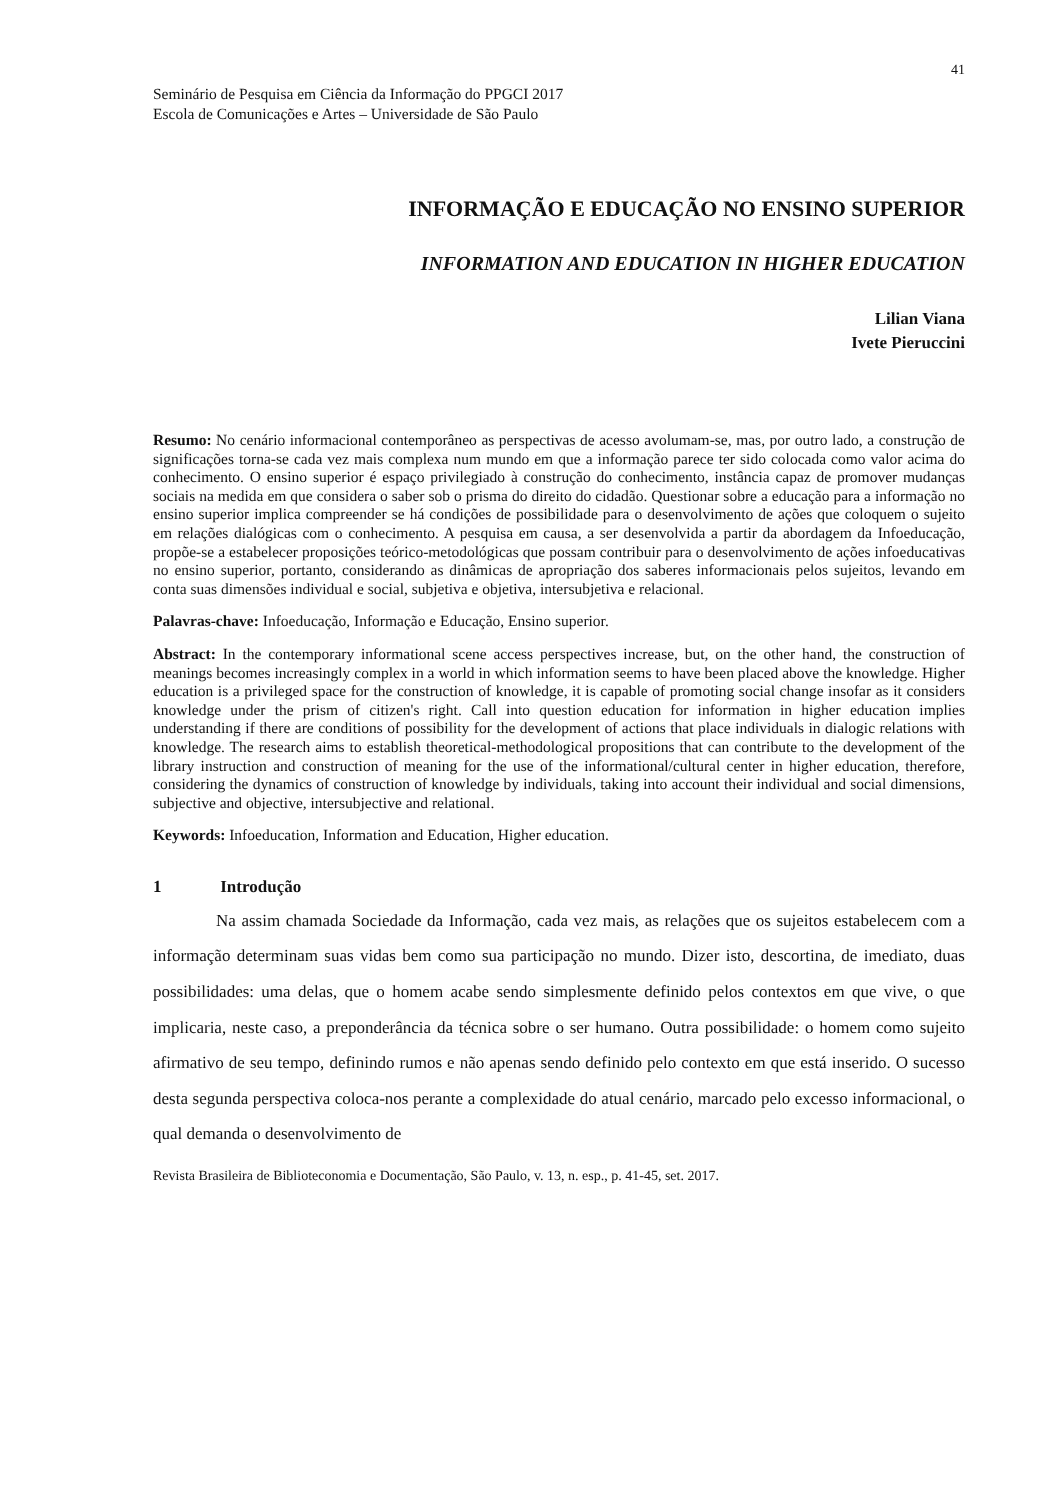41
Seminário de Pesquisa em Ciência da Informação do PPGCI 2017
Escola de Comunicações e Artes – Universidade de São Paulo
INFORMAÇÃO E EDUCAÇÃO NO ENSINO SUPERIOR
INFORMATION AND EDUCATION IN HIGHER EDUCATION
Lilian Viana
Ivete Pieruccini
Resumo: No cenário informacional contemporâneo as perspectivas de acesso avolumam-se, mas, por outro lado, a construção de significações torna-se cada vez mais complexa num mundo em que a informação parece ter sido colocada como valor acima do conhecimento. O ensino superior é espaço privilegiado à construção do conhecimento, instância capaz de promover mudanças sociais na medida em que considera o saber sob o prisma do direito do cidadão. Questionar sobre a educação para a informação no ensino superior implica compreender se há condições de possibilidade para o desenvolvimento de ações que coloquem o sujeito em relações dialógicas com o conhecimento. A pesquisa em causa, a ser desenvolvida a partir da abordagem da Infoeducação, propõe-se a estabelecer proposições teórico-metodológicas que possam contribuir para o desenvolvimento de ações infoeducativas no ensino superior, portanto, considerando as dinâmicas de apropriação dos saberes informacionais pelos sujeitos, levando em conta suas dimensões individual e social, subjetiva e objetiva, intersubjetiva e relacional.
Palavras-chave: Infoeducação, Informação e Educação, Ensino superior.
Abstract: In the contemporary informational scene access perspectives increase, but, on the other hand, the construction of meanings becomes increasingly complex in a world in which information seems to have been placed above the knowledge. Higher education is a privileged space for the construction of knowledge, it is capable of promoting social change insofar as it considers knowledge under the prism of citizen's right. Call into question education for information in higher education implies understanding if there are conditions of possibility for the development of actions that place individuals in dialogic relations with knowledge. The research aims to establish theoretical-methodological propositions that can contribute to the development of the library instruction and construction of meaning for the use of the informational/cultural center in higher education, therefore, considering the dynamics of construction of knowledge by individuals, taking into account their individual and social dimensions, subjective and objective, intersubjective and relational.
Keywords: Infoeducation, Information and Education, Higher education.
1 Introdução
Na assim chamada Sociedade da Informação, cada vez mais, as relações que os sujeitos estabelecem com a informação determinam suas vidas bem como sua participação no mundo. Dizer isto, descortina, de imediato, duas possibilidades: uma delas, que o homem acabe sendo simplesmente definido pelos contextos em que vive, o que implicaria, neste caso, a preponderância da técnica sobre o ser humano. Outra possibilidade: o homem como sujeito afirmativo de seu tempo, definindo rumos e não apenas sendo definido pelo contexto em que está inserido. O sucesso desta segunda perspectiva coloca-nos perante a complexidade do atual cenário, marcado pelo excesso informacional, o qual demanda o desenvolvimento de
Revista Brasileira de Biblioteconomia e Documentação, São Paulo, v. 13, n. esp., p. 41-45, set. 2017.